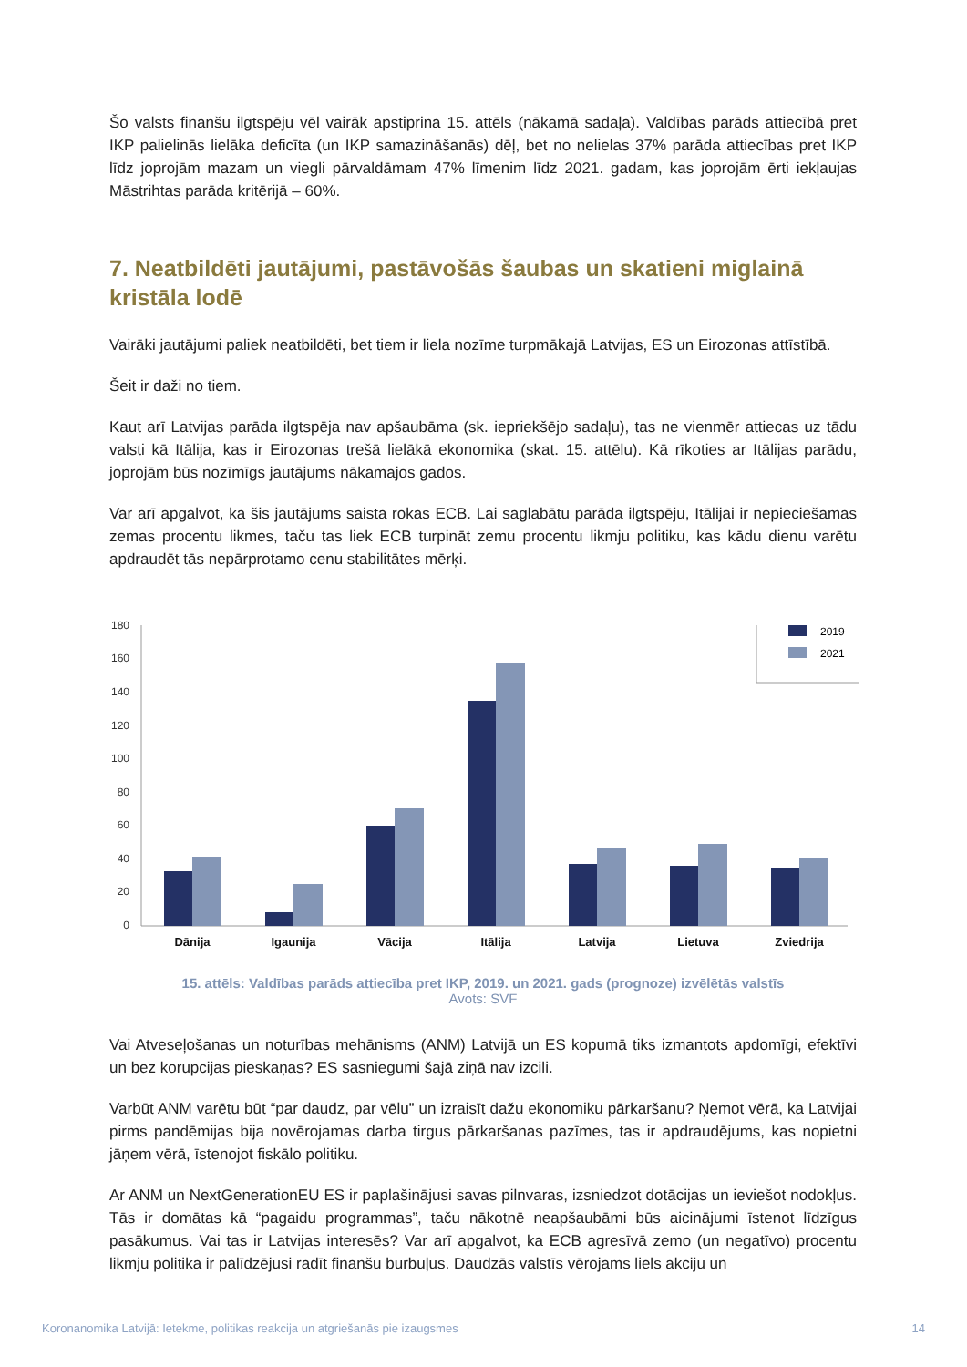Šo valsts finanšu ilgtspēju vēl vairāk apstiprina 15. attēls (nākamā sadaļa). Valdības parāds attiecībā pret IKP palielinās lielāka deficīta (un IKP samazināšanās) dēļ, bet no nelielas 37% parāda attiecības pret IKP līdz joprojām mazam un viegli pārvaldāmam 47% līmenim līdz 2021. gadam, kas joprojām ērti iekļaujas Māstrihtas parāda kritērijā – 60%.
7. Neatbildēti jautājumi, pastāvošās šaubas un skatieni miglainā kristāla lodē
Vairāki jautājumi paliek neatbildēti, bet tiem ir liela nozīme turpmākajā Latvijas, ES un Eirozonas attīstībā.
Šeit ir daži no tiem.
Kaut arī Latvijas parāda ilgtspēja nav apšaubāma (sk. iepriekšējo sadaļu), tas ne vienmēr attiecas uz tādu valsti kā Itālija, kas ir Eirozonas trešā lielākā ekonomika (skat. 15. attēlu). Kā rīkoties ar Itālijas parādu, joprojām būs nozīmīgs jautājums nākamajos gados.
Var arī apgalvot, ka šis jautājums saista rokas ECB. Lai saglabātu parāda ilgtspēju, Itālijai ir nepieciešamas zemas procentu likmes, taču tas liek ECB turpināt zemu procentu likmju politiku, kas kādu dienu varētu apdraudēt tās nepārprotamo cenu stabilitātes mērķi.
180
160
140
120
100
80
60
40
20
0
Dānija
Igaunija
Vācija
Itālija
Latvija
Lietuva
Zviedrija
2019
2021
15. attēls: Valdības parāds attiecība pret IKP, 2019. un 2021. gads (prognoze) izvēlētās valstīs
Avots: SVF
Vai Atveseļošanas un noturības mehānisms (ANM) Latvijā un ES kopumā tiks izmantots apdomīgi, efektīvi un bez korupcijas pieskaņas? ES sasniegumi šajā ziņā nav izcili.
Varbūt ANM varētu būt “par daudz, par vēlu” un izraisīt dažu ekonomiku pārkaršanu? Ņemot vērā, ka Latvijai pirms pandēmijas bija novērojamas darba tirgus pārkaršanas pazīmes, tas ir apdraudējums, kas nopietni jāņem vērā, īstenojot fiskālo politiku.
Ar ANM un NextGenerationEU ES ir paplašinājusi savas pilnvaras, izsniedzot dotācijas un ieviešot nodokļus. Tās ir domātas kā “pagaidu programmas”, taču nākotnē neapšaubāmi būs aicinājumi īstenot līdzīgus pasākumus. Vai tas ir Latvijas interesēs? Var arī apgalvot, ka ECB agresīvā zemo (un negatīvo) procentu likmju politika ir palīdzējusi radīt finanšu burbuļus. Daudzās valstīs vērojams liels akciju un
Koronanomika Latvijā: Ietekme, politikas reakcija un atgriešanās pie izaugsmes 14